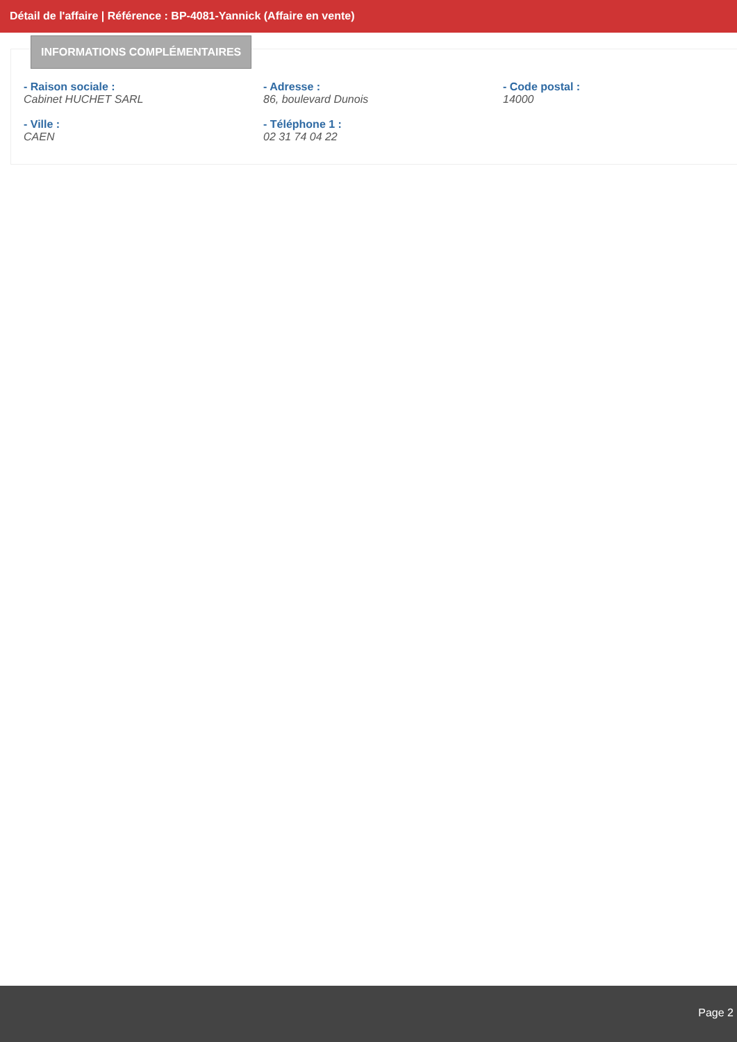Détail de l'affaire | Référence : BP-4081-Yannick (Affaire en vente)
INFORMATIONS COMPLÉMENTAIRES
- Raison sociale :
Cabinet HUCHET SARL
- Adresse :
86, boulevard Dunois
- Code postal :
14000
- Ville :
CAEN
- Téléphone 1 :
02 31 74 04 22
Page 2